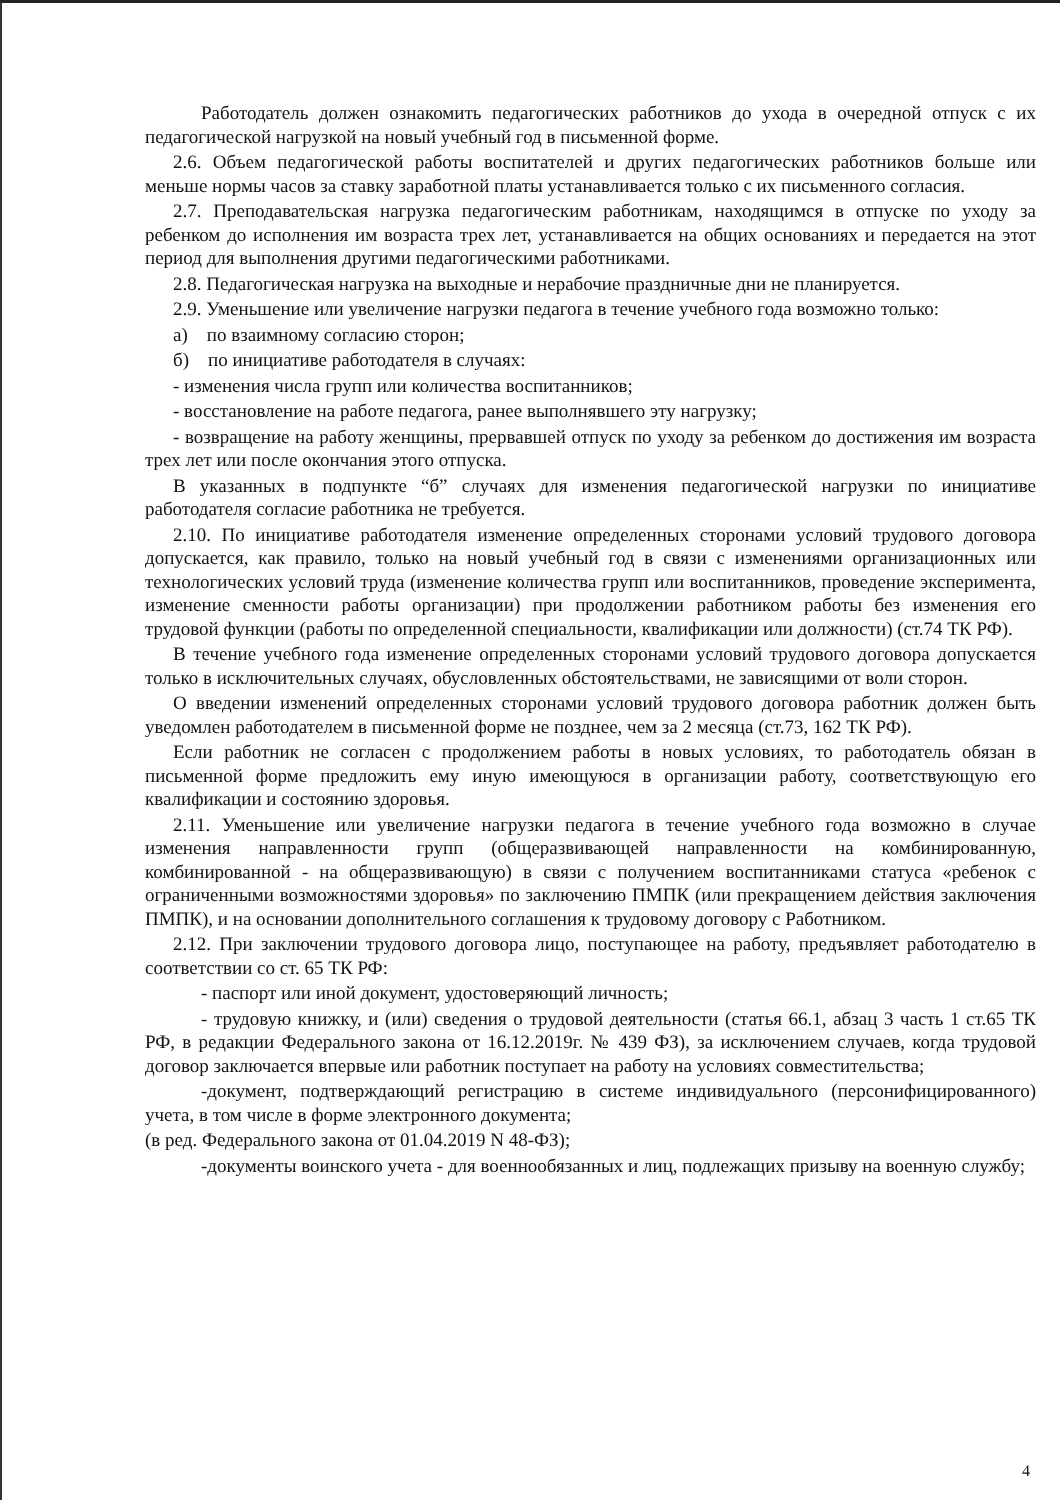Работодатель должен ознакомить педагогических работников до ухода в очередной отпуск с их педагогической нагрузкой на новый учебный год в письменной форме.
2.6. Объем педагогической работы воспитателей и других педагогических работников больше или меньше нормы часов за ставку заработной платы устанавливается только с их письменного согласия.
2.7. Преподавательская нагрузка педагогическим работникам, находящимся в отпуске по уходу за ребенком до исполнения им возраста трех лет, устанавливается на общих основаниях и передается на этот период для выполнения другими педагогическими работниками.
2.8. Педагогическая нагрузка на выходные и нерабочие праздничные дни не планируется.
2.9. Уменьшение или увеличение нагрузки педагога в течение учебного года возможно только:
а) по взаимному согласию сторон;
б) по инициативе работодателя в случаях:
- изменения числа групп или количества воспитанников;
- восстановление на работе педагога, ранее выполнявшего эту нагрузку;
- возвращение на работу женщины, прервавшей отпуск по уходу за ребенком до достижения им возраста трех лет или после окончания этого отпуска.
В указанных в подпункте “б” случаях для изменения педагогической нагрузки по инициативе работодателя согласие работника не требуется.
2.10. По инициативе работодателя изменение определенных сторонами условий трудового договора допускается, как правило, только на новый учебный год в связи с изменениями организационных или технологических условий труда (изменение количества групп или воспитанников, проведение эксперимента, изменение сменности работы организации) при продолжении работником работы без изменения его трудовой функции (работы по определенной специальности, квалификации или должности) (ст.74 ТК РФ).
В течение учебного года изменение определенных сторонами условий трудового договора допускается только в исключительных случаях, обусловленных обстоятельствами, не зависящими от воли сторон.
О введении изменений определенных сторонами условий трудового договора работник должен быть уведомлен работодателем в письменной форме не позднее, чем за 2 месяца (ст.73, 162 ТК РФ).
Если работник не согласен с продолжением работы в новых условиях, то работодатель обязан в письменной форме предложить ему иную имеющуюся в организации работу, соответствующую его квалификации и состоянию здоровья.
2.11. Уменьшение или увеличение нагрузки педагога в течение учебного года возможно в случае изменения направленности групп (общеразвивающей направленности на комбинированную, комбинированной - на общеразвивающую) в связи с получением воспитанниками статуса «ребенок с ограниченными возможностями здоровья» по заключению ПМПК (или прекращением действия заключения ПМПК), и на основании дополнительного соглашения к трудовому договору с Работником.
2.12. При заключении трудового договора лицо, поступающее на работу, предъявляет работодателю в соответствии со ст. 65 ТК РФ:
- паспорт или иной документ, удостоверяющий личность;
- трудовую книжку, и (или) сведения о трудовой деятельности (статья 66.1, абзац 3 часть 1 ст.65 ТК РФ, в редакции Федерального закона от 16.12.2019г. № 439 ФЗ), за исключением случаев, когда трудовой договор заключается впервые или работник поступает на работу на условиях совместительства;
-документ, подтверждающий регистрацию в системе индивидуального (персонифицированного) учета, в том числе в форме электронного документа;
(в ред. Федерального закона от 01.04.2019 N 48-ФЗ);
-документы воинского учета - для военнообязанных и лиц, подлежащих призыву на военную службу;
4